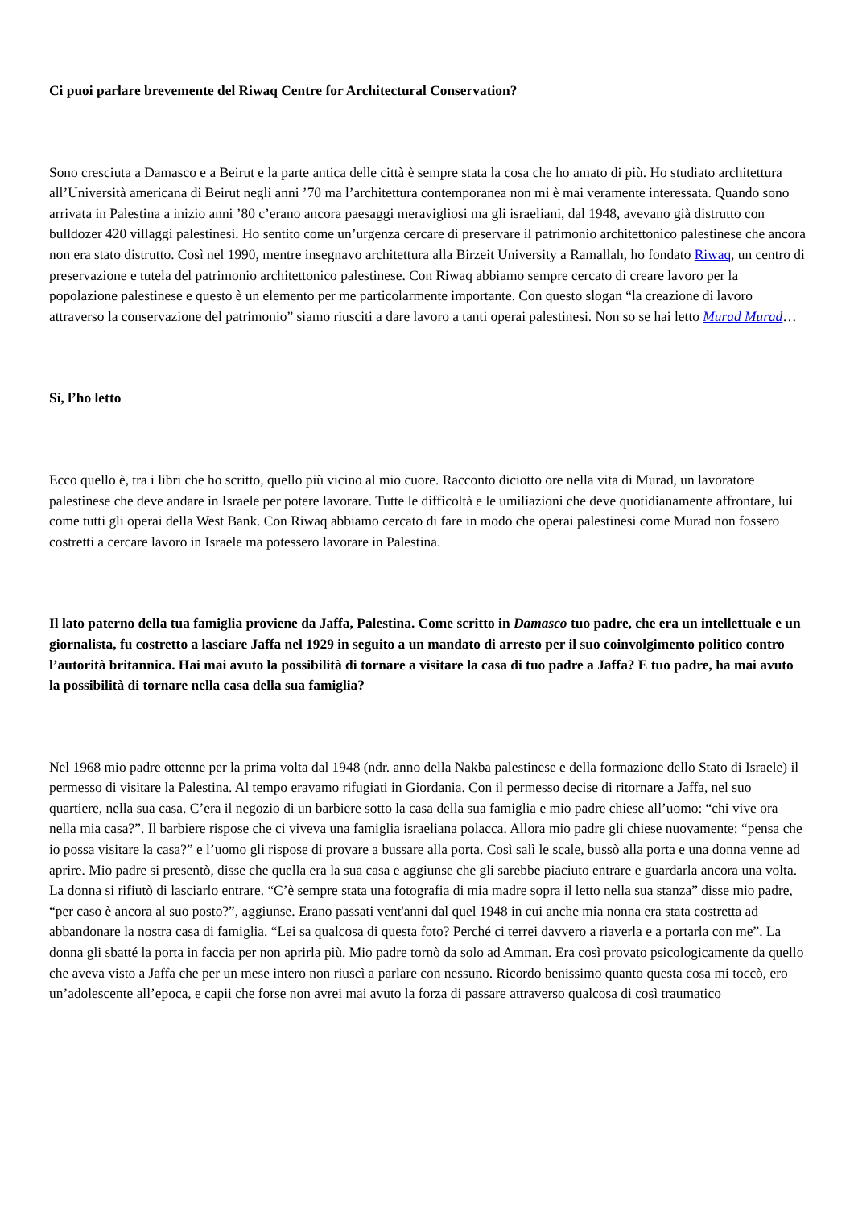Ci puoi parlare brevemente del Riwaq Centre for Architectural Conservation?
Sono cresciuta a Damasco e a Beirut e la parte antica delle città è sempre stata la cosa che ho amato di più. Ho studiato architettura all’Università americana di Beirut negli anni ’70 ma l’architettura contemporanea non mi è mai veramente interessata. Quando sono arrivata in Palestina a inizio anni ’80 c’erano ancora paesaggi meravigliosi ma gli israeliani, dal 1948, avevano già distrutto con bulldozer 420 villaggi palestinesi. Ho sentito come un’urgenza cercare di preservare il patrimonio architettonico palestinese che ancora non era stato distrutto. Così nel 1990, mentre insegnavo architettura alla Birzeit University a Ramallah, ho fondato Riwaq, un centro di preservazione e tutela del patrimonio architettonico palestinese. Con Riwaq abbiamo sempre cercato di creare lavoro per la popolazione palestinese e questo è un elemento per me particolarmente importante. Con questo slogan “la creazione di lavoro attraverso la conservazione del patrimonio” siamo riusciti a dare lavoro a tanti operai palestinesi. Non so se hai letto Murad Murad…
Sì, l’ho letto
Ecco quello è, tra i libri che ho scritto, quello più vicino al mio cuore. Racconto diciotto ore nella vita di Murad, un lavoratore palestinese che deve andare in Israele per potere lavorare. Tutte le difficoltà e le umiliazioni che deve quotidianamente affrontare, lui come tutti gli operai della West Bank. Con Riwaq abbiamo cercato di fare in modo che operai palestinesi come Murad non fossero costretti a cercare lavoro in Israele ma potessero lavorare in Palestina.
Il lato paterno della tua famiglia proviene da Jaffa, Palestina. Come scritto in Damasco tuo padre, che era un intellettuale e un giornalista, fu costretto a lasciare Jaffa nel 1929 in seguito a un mandato di arresto per il suo coinvolgimento politico contro l’autorità britannica. Hai mai avuto la possibilità di tornare a visitare la casa di tuo padre a Jaffa? E tuo padre, ha mai avuto la possibilità di tornare nella casa della sua famiglia?
Nel 1968 mio padre ottenne per la prima volta dal 1948 (ndr. anno della Nakba palestinese e della formazione dello Stato di Israele) il permesso di visitare la Palestina. Al tempo eravamo rifugiati in Giordania. Con il permesso decise di ritornare a Jaffa, nel suo quartiere, nella sua casa. C’era il negozio di un barbiere sotto la casa della sua famiglia e mio padre chiese all’uomo: “chi vive ora nella mia casa?”. Il barbiere rispose che ci viveva una famiglia israeliana polacca. Allora mio padre gli chiese nuovamente: “pensa che io possa visitare la casa?” e l’uomo gli rispose di provare a bussare alla porta. Così salì le scale, bussò alla porta e una donna venne ad aprire. Mio padre si presentò, disse che quella era la sua casa e aggiunse che gli sarebbe piaciuto entrare e guardarla ancora una volta. La donna si rifiutò di lasciarlo entrare. “C’è sempre stata una fotografia di mia madre sopra il letto nella sua stanza” disse mio padre, “per caso è ancora al suo posto?”, aggiunse. Erano passati vent'anni dal quel 1948 in cui anche mia nonna era stata costretta ad abbandonare la nostra casa di famiglia. “Lei sa qualcosa di questa foto? Perché ci terrei davvero a riaverla e a portarla con me”. La donna gli sbatté la porta in faccia per non aprirla più. Mio padre tornò da solo ad Amman. Era così provato psicologicamente da quello che aveva visto a Jaffa che per un mese intero non riuscì a parlare con nessuno. Ricordo benissimo quanto questa cosa mi toccò, ero un’adolescente all’epoca, e capii che forse non avrei mai avuto la forza di passare attraverso qualcosa di così traumatico